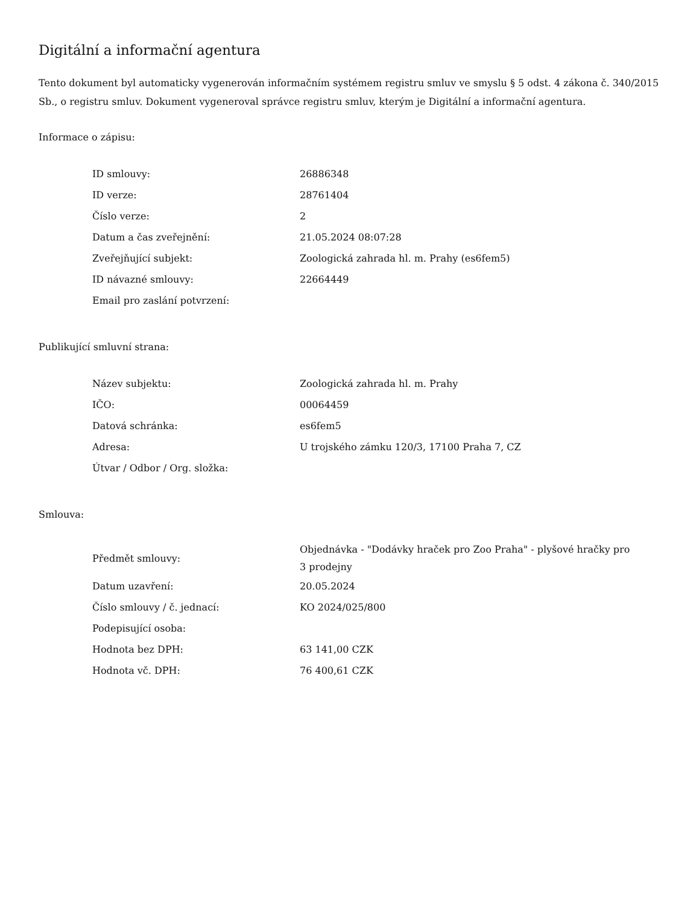Digitální a informační agentura
Tento dokument byl automaticky vygenerován informačním systémem registru smluv ve smyslu § 5 odst. 4 zákona č. 340/2015 Sb., o registru smluv. Dokument vygeneroval správce registru smluv, kterým je Digitální a informační agentura.
Informace o zápisu:
| ID smlouvy: | 26886348 |
| ID verze: | 28761404 |
| Číslo verze: | 2 |
| Datum a čas zveřejnění: | 21.05.2024 08:07:28 |
| Zveřejňující subjekt: | Zoologická zahrada hl. m. Prahy (es6fem5) |
| ID návazné smlouvy: | 22664449 |
| Email pro zaslání potvrzení: | |
Publikující smluvní strana:
| Název subjektu: | Zoologická zahrada hl. m. Prahy |
| IČO: | 00064459 |
| Datová schránka: | es6fem5 |
| Adresa: | U trojského zámku 120/3, 17100 Praha 7, CZ |
| Útvar / Odbor / Org. složka: | |
Smlouva:
| Předmět smlouvy: | Objednávka - "Dodávky hraček pro Zoo Praha" - plyšové hračky pro 3 prodejny |
| Datum uzavření: | 20.05.2024 |
| Číslo smlouvy / č. jednací: | KO 2024/025/800 |
| Podepisující osoba: | |
| Hodnota bez DPH: | 63 141,00 CZK |
| Hodnota vč. DPH: | 76 400,61 CZK |